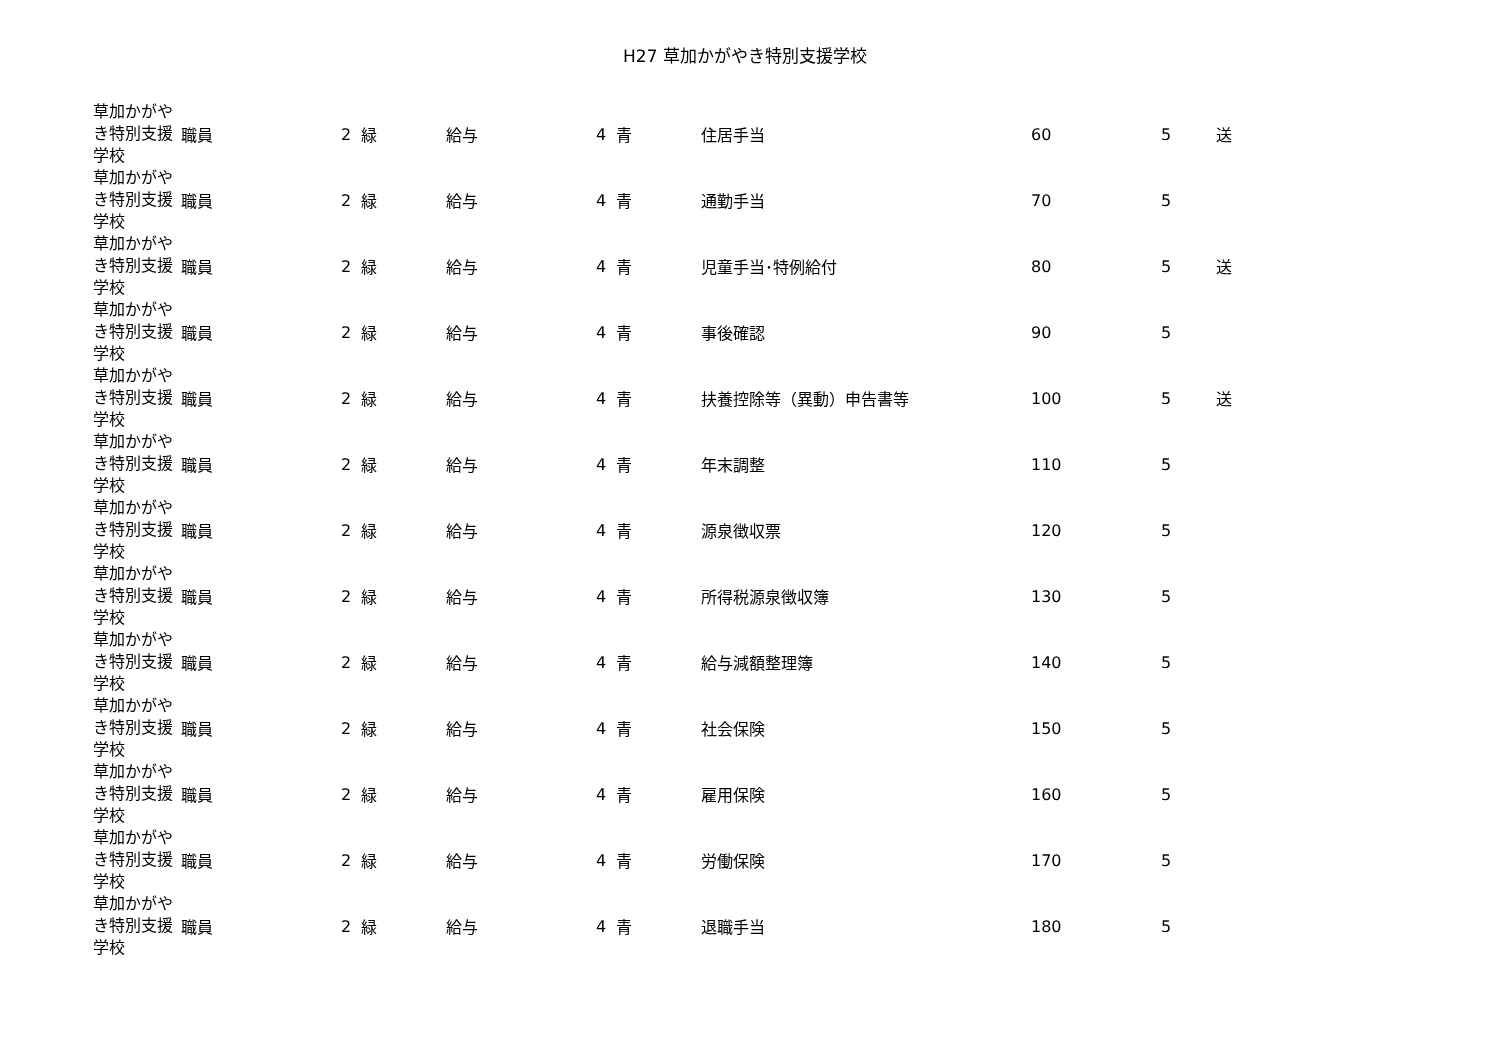H27 草加かがやき特別支援学校
| 草加かがやき特別支援学校 | 職員 | 2 | 緑 | 給与 | 4 | 青 | 住居手当 | 60 | 5 | 送 |
| 草加かがやき特別支援学校 | 職員 | 2 | 緑 | 給与 | 4 | 青 | 通勤手当 | 70 | 5 | |
| 草加かがやき特別支援学校 | 職員 | 2 | 緑 | 給与 | 4 | 青 | 児童手当･特例給付 | 80 | 5 | 送 |
| 草加かがやき特別支援学校 | 職員 | 2 | 緑 | 給与 | 4 | 青 | 事後確認 | 90 | 5 | |
| 草加かがやき特別支援学校 | 職員 | 2 | 緑 | 給与 | 4 | 青 | 扶養控除等（異動）申告書等 | 100 | 5 | 送 |
| 草加かがやき特別支援学校 | 職員 | 2 | 緑 | 給与 | 4 | 青 | 年末調整 | 110 | 5 | |
| 草加かがやき特別支援学校 | 職員 | 2 | 緑 | 給与 | 4 | 青 | 源泉徴収票 | 120 | 5 | |
| 草加かがやき特別支援学校 | 職員 | 2 | 緑 | 給与 | 4 | 青 | 所得税源泉徴収簿 | 130 | 5 | |
| 草加かがやき特別支援学校 | 職員 | 2 | 緑 | 給与 | 4 | 青 | 給与減額整理簿 | 140 | 5 | |
| 草加かがやき特別支援学校 | 職員 | 2 | 緑 | 給与 | 4 | 青 | 社会保険 | 150 | 5 | |
| 草加かがやき特別支援学校 | 職員 | 2 | 緑 | 給与 | 4 | 青 | 雇用保険 | 160 | 5 | |
| 草加かがやき特別支援学校 | 職員 | 2 | 緑 | 給与 | 4 | 青 | 労働保険 | 170 | 5 | |
| 草加かがやき特別支援学校 | 職員 | 2 | 緑 | 給与 | 4 | 青 | 退職手当 | 180 | 5 | |